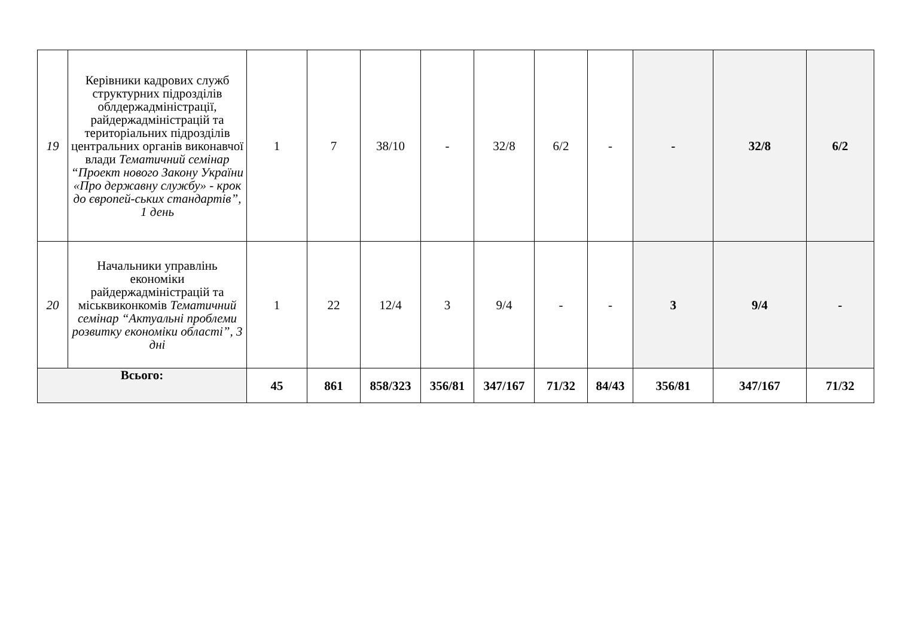| 19 | Керівники кадрових служб структурних підрозділів облдержадміністрації, райдержадміністрацій та територіальних підрозділів центральних органів виконавчої влади Тематичний семінар “Проект нового Закону України «Про державну службу» - крок до європей-ських стандартів”, 1 день | 1 | 7 | 38/10 | - | 32/8 | 6/2 | - | - | 32/8 | 6/2 |
| 20 | Начальники управлінь економіки райдержадміністрацій та міськвиконкомів Тематичний семінар “Актуальні проблеми розвитку економіки області”, 3 дні | 1 | 22 | 12/4 | 3 | 9/4 | - | - | 3 | 9/4 | - |
| Всього: | | 45 | 861 | 858/323 | 356/81 | 347/167 | 71/32 | 84/43 | 356/81 | 347/167 | 71/32 |